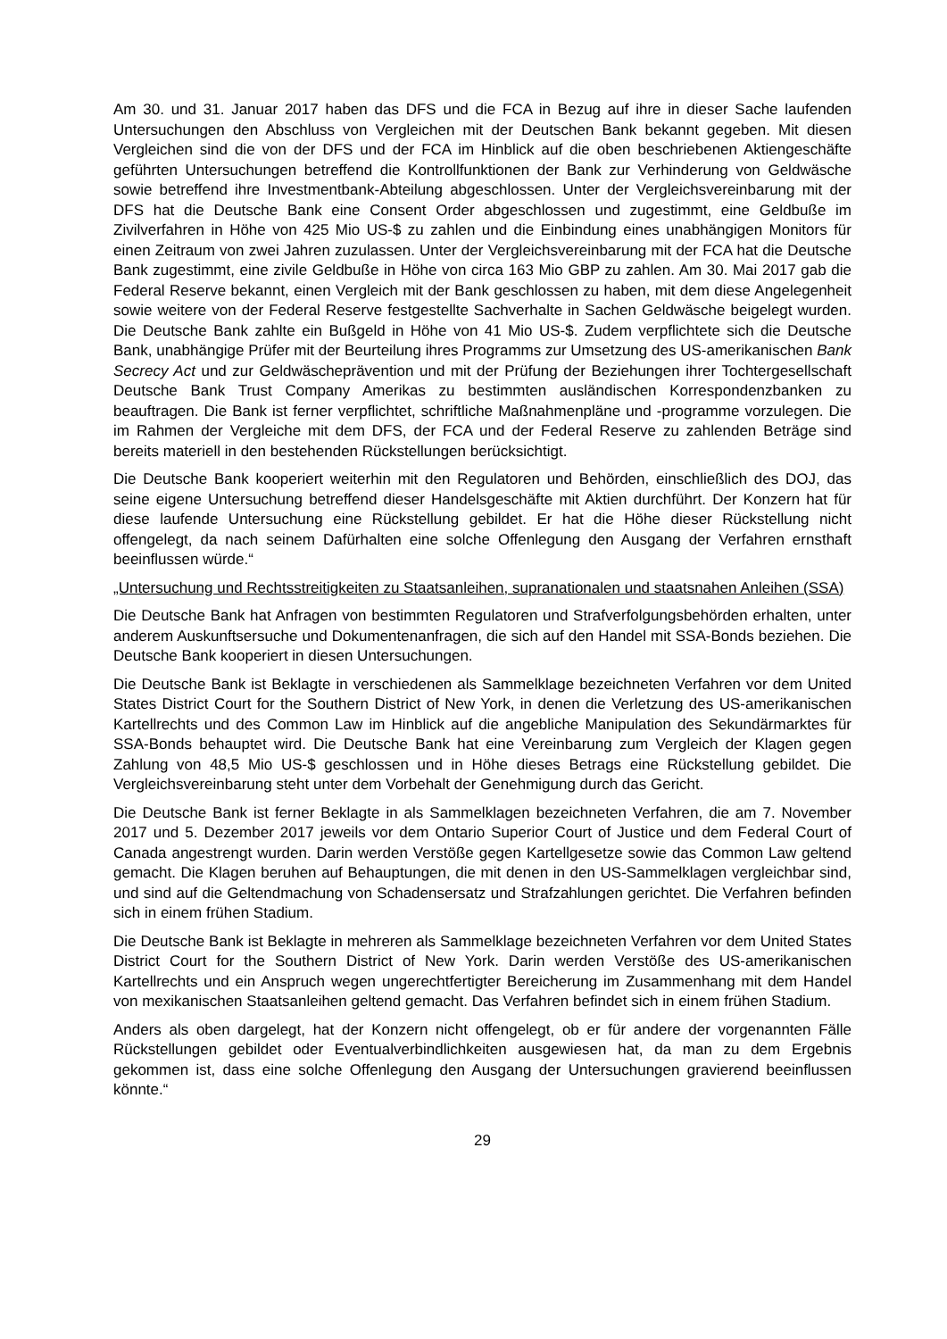Am 30. und 31. Januar 2017 haben das DFS und die FCA in Bezug auf ihre in dieser Sache laufenden Untersuchungen den Abschluss von Vergleichen mit der Deutschen Bank bekannt gegeben. Mit diesen Vergleichen sind die von der DFS und der FCA im Hinblick auf die oben beschriebenen Aktiengeschäfte geführten Untersuchungen betreffend die Kontrollfunktionen der Bank zur Verhinderung von Geldwäsche sowie betreffend ihre Investmentbank-Abteilung abgeschlossen. Unter der Vergleichsvereinbarung mit der DFS hat die Deutsche Bank eine Consent Order abgeschlossen und zugestimmt, eine Geldbuße im Zivilverfahren in Höhe von 425 Mio US-$ zu zahlen und die Einbindung eines unabhängigen Monitors für einen Zeitraum von zwei Jahren zuzulassen. Unter der Vergleichsvereinbarung mit der FCA hat die Deutsche Bank zugestimmt, eine zivile Geldbuße in Höhe von circa 163 Mio GBP zu zahlen. Am 30. Mai 2017 gab die Federal Reserve bekannt, einen Vergleich mit der Bank geschlossen zu haben, mit dem diese Angelegenheit sowie weitere von der Federal Reserve festgestellte Sachverhalte in Sachen Geldwäsche beigelegt wurden. Die Deutsche Bank zahlte ein Bußgeld in Höhe von 41 Mio US-$. Zudem verpflichtete sich die Deutsche Bank, unabhängige Prüfer mit der Beurteilung ihres Programms zur Umsetzung des US-amerikanischen Bank Secrecy Act und zur Geldwäscheprävention und mit der Prüfung der Beziehungen ihrer Tochtergesellschaft Deutsche Bank Trust Company Amerikas zu bestimmten ausländischen Korrespondenzbanken zu beauftragen. Die Bank ist ferner verpflichtet, schriftliche Maßnahmenpläne und -programme vorzulegen. Die im Rahmen der Vergleiche mit dem DFS, der FCA und der Federal Reserve zu zahlenden Beträge sind bereits materiell in den bestehenden Rückstellungen berücksichtigt.
Die Deutsche Bank kooperiert weiterhin mit den Regulatoren und Behörden, einschließlich des DOJ, das seine eigene Untersuchung betreffend dieser Handelsgeschäfte mit Aktien durchführt. Der Konzern hat für diese laufende Untersuchung eine Rückstellung gebildet. Er hat die Höhe dieser Rückstellung nicht offengelegt, da nach seinem Dafürhalten eine solche Offenlegung den Ausgang der Verfahren ernsthaft beeinflussen würde.“
„Untersuchung und Rechtsstreitigkeiten zu Staatsanleihen, supranationalen und staatsnahen Anleihen (SSA)
Die Deutsche Bank hat Anfragen von bestimmten Regulatoren und Strafverfolgungsbehörden erhalten, unter anderem Auskunftsersuche und Dokumentenanfragen, die sich auf den Handel mit SSA-Bonds beziehen. Die Deutsche Bank kooperiert in diesen Untersuchungen.
Die Deutsche Bank ist Beklagte in verschiedenen als Sammelklage bezeichneten Verfahren vor dem United States District Court for the Southern District of New York, in denen die Verletzung des US-amerikanischen Kartellrechts und des Common Law im Hinblick auf die angebliche Manipulation des Sekundärmarktes für SSA-Bonds behauptet wird. Die Deutsche Bank hat eine Vereinbarung zum Vergleich der Klagen gegen Zahlung von 48,5 Mio US-$ geschlossen und in Höhe dieses Betrags eine Rückstellung gebildet. Die Vergleichsvereinbarung steht unter dem Vorbehalt der Genehmigung durch das Gericht.
Die Deutsche Bank ist ferner Beklagte in als Sammelklagen bezeichneten Verfahren, die am 7. November 2017 und 5. Dezember 2017 jeweils vor dem Ontario Superior Court of Justice und dem Federal Court of Canada angestrengt wurden. Darin werden Verstöße gegen Kartellgesetze sowie das Common Law geltend gemacht. Die Klagen beruhen auf Behauptungen, die mit denen in den US-Sammelklagen vergleichbar sind, und sind auf die Geltendmachung von Schadensersatz und Strafzahlungen gerichtet. Die Verfahren befinden sich in einem frühen Stadium.
Die Deutsche Bank ist Beklagte in mehreren als Sammelklage bezeichneten Verfahren vor dem United States District Court for the Southern District of New York. Darin werden Verstöße des US-amerikanischen Kartellrechts und ein Anspruch wegen ungerechtfertigter Bereicherung im Zusammenhang mit dem Handel von mexikanischen Staatsanleihen geltend gemacht. Das Verfahren befindet sich in einem frühen Stadium.
Anders als oben dargelegt, hat der Konzern nicht offengelegt, ob er für andere der vorgenannten Fälle Rückstellungen gebildet oder Eventualverbindlichkeiten ausgewiesen hat, da man zu dem Ergebnis gekommen ist, dass eine solche Offenlegung den Ausgang der Untersuchungen gravierend beeinflussen könnte.“
29